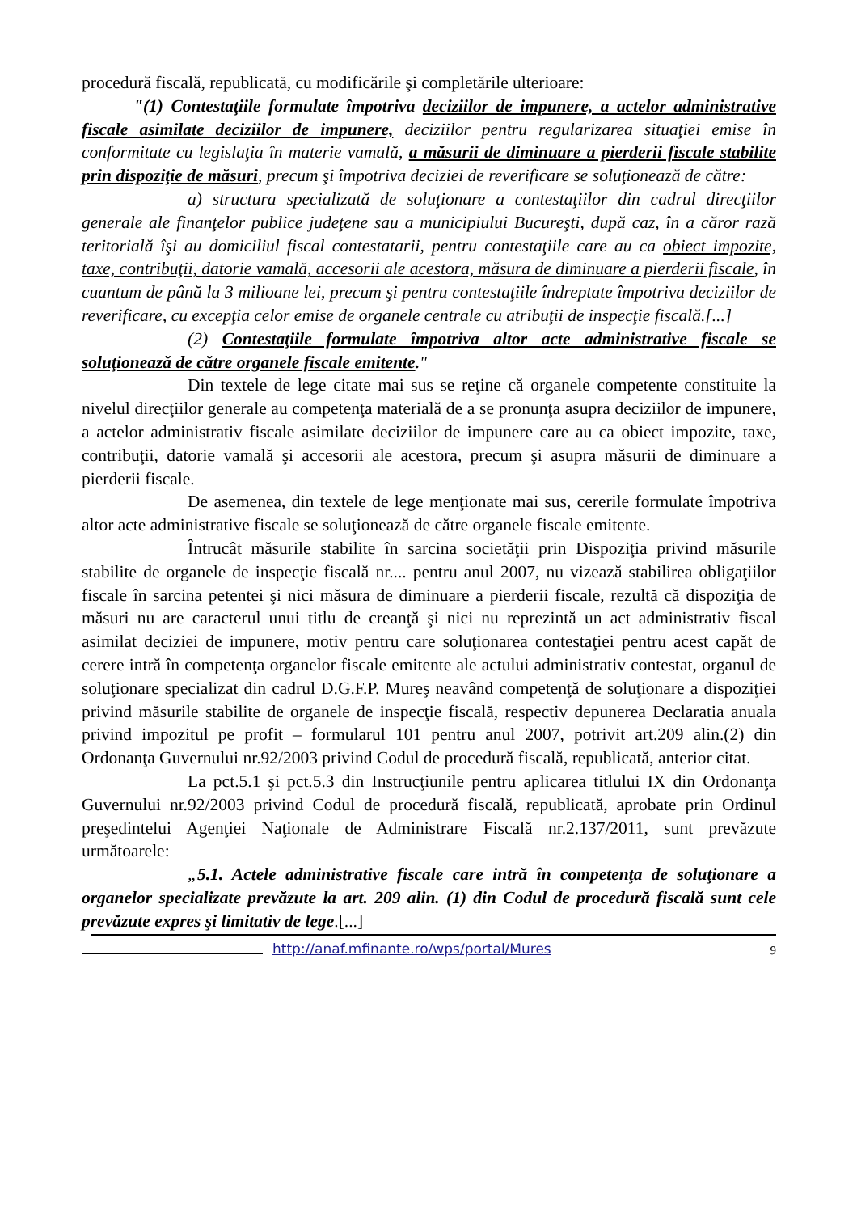procedură fiscală, republicată, cu modificările şi completările ulterioare:
"(1) Contestaţiile formulate împotriva deciziilor de impunere, a actelor administrative fiscale asimilate deciziilor de impunere, deciziilor pentru regularizarea situaţiei emise în conformitate cu legislaţia în materie vamală, a măsurii de diminuare a pierderii fiscale stabilite prin dispoziţie de măsuri, precum şi împotriva deciziei de reverificare se soluţionează de către:
a) structura specializată de soluţionare a contestaţiilor din cadrul direcţiilor generale ale finanţelor publice judeţene sau a municipiului Bucureşti, după caz, în a căror rază teritorială îşi au domiciliul fiscal contestatarii, pentru contestaţiile care au ca obiect impozite, taxe, contribuţii, datorie vamală, accesorii ale acestora, măsura de diminuare a pierderii fiscale, în cuantum de până la 3 milioane lei, precum şi pentru contestaţiile îndreptate împotriva deciziilor de reverificare, cu excepţia celor emise de organele centrale cu atribuţii de inspecţie fiscală.[...]
(2) Contestaţiile formulate împotriva altor acte administrative fiscale se soluţionează de către organele fiscale emitente."
Din textele de lege citate mai sus se reţine că organele competente constituite la nivelul direcţiilor generale au competenţa materială de a se pronunţa asupra deciziilor de impunere, a actelor administrativ fiscale asimilate deciziilor de impunere care au ca obiect impozite, taxe, contribuţii, datorie vamală şi accesorii ale acestora, precum şi asupra măsurii de diminuare a pierderii fiscale.
De asemenea, din textele de lege menţionate mai sus, cererile formulate împotriva altor acte administrative fiscale se soluţionează de către organele fiscale emitente.
Întrucât măsurile stabilite în sarcina societăţii prin Dispoziţia privind măsurile stabilite de organele de inspecţie fiscală nr.... pentru anul 2007, nu vizează stabilirea obligaţiilor fiscale în sarcina petentei şi nici măsura de diminuare a pierderii fiscale, rezultă că dispoziţia de măsuri nu are caracterul unui titlu de creanţă şi nici nu reprezintă un act administrativ fiscal asimilat deciziei de impunere, motiv pentru care soluţionarea contestaţiei pentru acest capăt de cerere intră în competenţa organelor fiscale emitente ale actului administrativ contestat, organul de soluţionare specializat din cadrul D.G.F.P. Mureş neavând competenţă de soluţionare a dispoziţiei privind măsurile stabilite de organele de inspecţie fiscală, respectiv depunerea Declaratia anuala privind impozitul pe profit – formularul 101 pentru anul 2007, potrivit art.209 alin.(2) din Ordonanţa Guvernului nr.92/2003 privind Codul de procedură fiscală, republicată, anterior citat.
La pct.5.1 şi pct.5.3 din Instrucţiunile pentru aplicarea titlului IX din Ordonanţa Guvernului nr.92/2003 privind Codul de procedură fiscală, republicată, aprobate prin Ordinul preşedintelui Agenţiei Naţionale de Administrare Fiscală nr.2.137/2011, sunt prevăzute următoarele:
„5.1. Actele administrative fiscale care intră în competenţa de soluţionare a organelor specializate prevăzute la art. 209 alin. (1) din Codul de procedură fiscală sunt cele prevăzute expres şi limitativ de lege.[...]
http://anaf.mfinante.ro/wps/portal/Mures 9